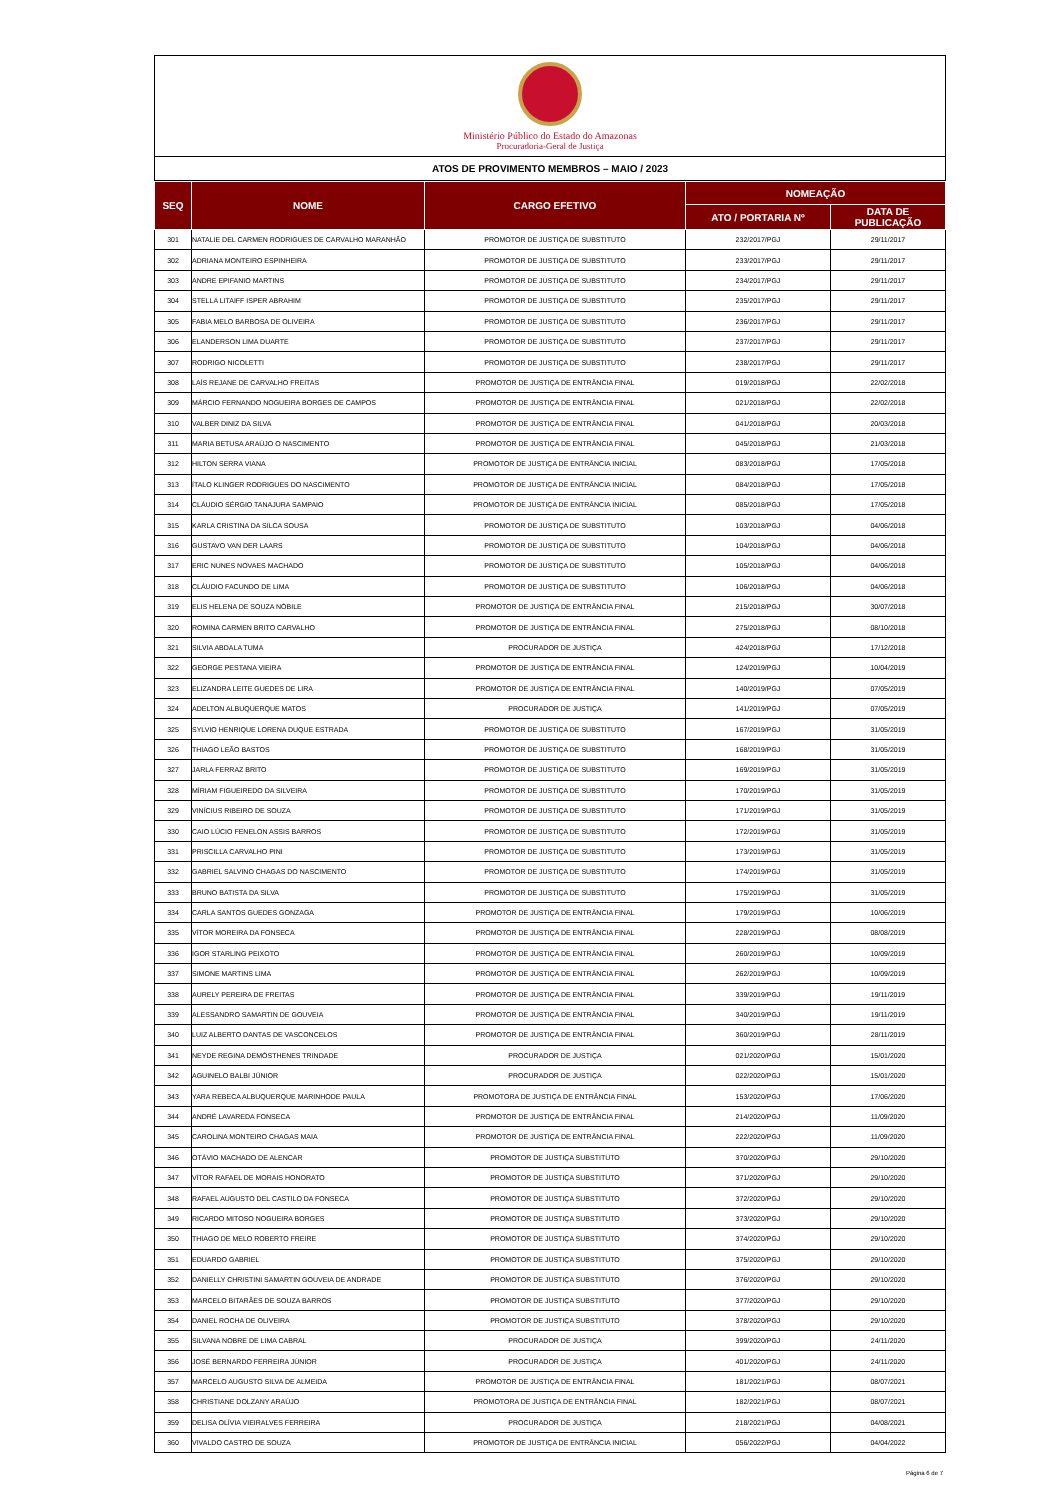Ministério Público do Estado do Amazonas
Procuradoria-Geral de Justiça
ATOS DE PROVIMENTO MEMBROS – MAIO / 2023
| SEQ | NOME | CARGO EFETIVO | NOMEAÇÃO | |
| --- | --- | --- | --- | --- |
| | | | ATO / PORTARIA Nº | DATA DE PUBLICAÇÃO |
| 301 | NATALIE DEL CARMEN RODRIGUES DE CARVALHO MARANHÃO | PROMOTOR DE JUSTIÇA DE SUBSTITUTO | 232/2017/PGJ | 29/11/2017 |
| 302 | ADRIANA MONTEIRO ESPINHEIRA | PROMOTOR DE JUSTIÇA DE SUBSTITUTO | 233/2017/PGJ | 29/11/2017 |
| 303 | ANDRE EPIFANIO MARTINS | PROMOTOR DE JUSTIÇA DE SUBSTITUTO | 234/2017/PGJ | 29/11/2017 |
| 304 | STELLA LITAIFF ISPER ABRAHIM | PROMOTOR DE JUSTIÇA DE SUBSTITUTO | 235/2017/PGJ | 29/11/2017 |
| 305 | FABIA MELO BARBOSA DE OLIVEIRA | PROMOTOR DE JUSTIÇA DE SUBSTITUTO | 236/2017/PGJ | 29/11/2017 |
| 306 | ELANDERSON LIMA DUARTE | PROMOTOR DE JUSTIÇA DE SUBSTITUTO | 237/2017/PGJ | 29/11/2017 |
| 307 | RODRIGO NICOLETTI | PROMOTOR DE JUSTIÇA DE SUBSTITUTO | 238/2017/PGJ | 29/11/2017 |
| 308 | LAÍS REJANE DE CARVALHO FREITAS | PROMOTOR DE JUSTIÇA DE ENTRÂNCIA FINAL | 019/2018/PGJ | 22/02/2018 |
| 309 | MÁRCIO FERNANDO NOGUEIRA BORGES DE CAMPOS | PROMOTOR DE JUSTIÇA DE ENTRÂNCIA FINAL | 021/2018/PGJ | 22/02/2018 |
| 310 | VALBER DINIZ DA SILVA | PROMOTOR DE JUSTIÇA DE ENTRÂNCIA FINAL | 041/2018/PGJ | 20/03/2018 |
| 311 | MARIA BETUSA ARAÚJO O NASCIMENTO | PROMOTOR DE JUSTIÇA DE ENTRÂNCIA FINAL | 045/2018/PGJ | 21/03/2018 |
| 312 | HILTON SERRA VIANA | PROMOTOR DE JUSTIÇA DE ENTRÂNCIA INICIAL | 083/2018/PGJ | 17/05/2018 |
| 313 | ÍTALO KLINGER RODRIGUES DO NASCIMENTO | PROMOTOR DE JUSTIÇA DE ENTRÂNCIA INICIAL | 084/2018/PGJ | 17/05/2018 |
| 314 | CLÁUDIO SÉRGIO TANAJURA SAMPAIO | PROMOTOR DE JUSTIÇA DE ENTRÂNCIA INICIAL | 085/2018/PGJ | 17/05/2018 |
| 315 | KARLA CRISTINA DA SILCA SOUSA | PROMOTOR DE JUSTIÇA DE SUBSTITUTO | 103/2018/PGJ | 04/06/2018 |
| 316 | GUSTAVO VAN DER LAARS | PROMOTOR DE JUSTIÇA DE SUBSTITUTO | 104/2018/PGJ | 04/06/2018 |
| 317 | ERIC NUNES NOVAES MACHADO | PROMOTOR DE JUSTIÇA DE SUBSTITUTO | 105/2018/PGJ | 04/06/2018 |
| 318 | CLÁUDIO FACUNDO DE LIMA | PROMOTOR DE JUSTIÇA DE SUBSTITUTO | 106/2018/PGJ | 04/06/2018 |
| 319 | ELIS HELENA DE SOUZA NÓBILE | PROMOTOR DE JUSTIÇA DE ENTRÂNCIA FINAL | 215/2018/PGJ | 30/07/2018 |
| 320 | ROMINA CARMEN BRITO CARVALHO | PROMOTOR DE JUSTIÇA DE ENTRÂNCIA FINAL | 275/2018/PGJ | 08/10/2018 |
| 321 | SILVIA ABDALA TUMA | PROCURADOR DE JUSTIÇA | 424/2018/PGJ | 17/12/2018 |
| 322 | GEORGE PESTANA VIEIRA | PROMOTOR DE JUSTIÇA DE ENTRÂNCIA FINAL | 124/2019/PGJ | 10/04/2019 |
| 323 | ELIZANDRA LEITE GUEDES DE LIRA | PROMOTOR DE JUSTIÇA DE ENTRÂNCIA FINAL | 140/2019/PGJ | 07/05/2019 |
| 324 | ADELTON ALBUQUERQUE MATOS | PROCURADOR DE JUSTIÇA | 141/2019/PGJ | 07/05/2019 |
| 325 | SYLVIO HENRIQUE LORENA DUQUE ESTRADA | PROMOTOR DE JUSTIÇA DE SUBSTITUTO | 167/2019/PGJ | 31/05/2019 |
| 326 | THIAGO LEÃO BASTOS | PROMOTOR DE JUSTIÇA DE SUBSTITUTO | 168/2019/PGJ | 31/05/2019 |
| 327 | JARLA FERRAZ BRITO | PROMOTOR DE JUSTIÇA DE SUBSTITUTO | 169/2019/PGJ | 31/05/2019 |
| 328 | MÍRIAM FIGUEIREDO DA SILVEIRA | PROMOTOR DE JUSTIÇA DE SUBSTITUTO | 170/2019/PGJ | 31/05/2019 |
| 329 | VINÍCIUS RIBEIRO DE SOUZA | PROMOTOR DE JUSTIÇA DE SUBSTITUTO | 171/2019/PGJ | 31/05/2019 |
| 330 | CAIO LÚCIO FENELON ASSIS BARROS | PROMOTOR DE JUSTIÇA DE SUBSTITUTO | 172/2019/PGJ | 31/05/2019 |
| 331 | PRISCILLA CARVALHO PINI | PROMOTOR DE JUSTIÇA DE SUBSTITUTO | 173/2019/PGJ | 31/05/2019 |
| 332 | GABRIEL SALVINO CHAGAS DO NASCIMENTO | PROMOTOR DE JUSTIÇA DE SUBSTITUTO | 174/2019/PGJ | 31/05/2019 |
| 333 | BRUNO BATISTA DA SILVA | PROMOTOR DE JUSTIÇA DE SUBSTITUTO | 175/2019/PGJ | 31/05/2019 |
| 334 | CARLA SANTOS GUEDES GONZAGA | PROMOTOR DE JUSTIÇA DE ENTRÂNCIA FINAL | 179/2019/PGJ | 10/06/2019 |
| 335 | VÍTOR MOREIRA DA FONSECA | PROMOTOR DE JUSTIÇA DE ENTRÂNCIA FINAL | 228/2019/PGJ | 08/08/2019 |
| 336 | IGOR STARLING PEIXOTO | PROMOTOR DE JUSTIÇA DE ENTRÂNCIA FINAL | 260/2019/PGJ | 10/09/2019 |
| 337 | SIMONE MARTINS LIMA | PROMOTOR DE JUSTIÇA DE ENTRÂNCIA FINAL | 262/2019/PGJ | 10/09/2019 |
| 338 | AURELY PEREIRA DE FREITAS | PROMOTOR DE JUSTIÇA DE ENTRÂNCIA FINAL | 339/2019/PGJ | 19/11/2019 |
| 339 | ALESSANDRO SAMARTIN DE GOUVEIA | PROMOTOR DE JUSTIÇA DE ENTRÂNCIA FINAL | 340/2019/PGJ | 19/11/2019 |
| 340 | LUIZ ALBERTO DANTAS DE VASCONCELOS | PROMOTOR DE JUSTIÇA DE ENTRÂNCIA FINAL | 360/2019/PGJ | 28/11/2019 |
| 341 | NEYDE REGINA DEMÓSTHENES TRINDADE | PROCURADOR DE JUSTIÇA | 021/2020/PGJ | 15/01/2020 |
| 342 | AGUINELO BALBI JÚNIOR | PROCURADOR DE JUSTIÇA | 022/2020/PGJ | 15/01/2020 |
| 343 | YARA REBECA ALBUQUERQUE MARINHODE PAULA | PROMOTORA DE JUSTIÇA DE ENTRÂNCIA FINAL | 153/2020/PGJ | 17/06/2020 |
| 344 | ANDRÉ LAVAREDA FONSECA | PROMOTOR DE JUSTIÇA DE ENTRÂNCIA FINAL | 214/2020/PGJ | 11/09/2020 |
| 345 | CAROLINA MONTEIRO CHAGAS MAIA | PROMOTOR DE JUSTIÇA DE ENTRÂNCIA FINAL | 222/2020/PGJ | 11/09/2020 |
| 346 | OTÁVIO MACHADO DE ALENCAR | PROMOTOR DE JUSTIÇA SUBSTITUTO | 370/2020/PGJ | 29/10/2020 |
| 347 | VÍTOR RAFAEL DE MORAIS HONORATO | PROMOTOR DE JUSTIÇA SUBSTITUTO | 371/2020/PGJ | 29/10/2020 |
| 348 | RAFAEL AUGUSTO DEL CASTILO DA FONSECA | PROMOTOR DE JUSTIÇA SUBSTITUTO | 372/2020/PGJ | 29/10/2020 |
| 349 | RICARDO MITOSO NOGUEIRA BORGES | PROMOTOR DE JUSTIÇA SUBSTITUTO | 373/2020/PGJ | 29/10/2020 |
| 350 | THIAGO DE MELO ROBERTO FREIRE | PROMOTOR DE JUSTIÇA SUBSTITUTO | 374/2020/PGJ | 29/10/2020 |
| 351 | EDUARDO GABRIEL | PROMOTOR DE JUSTIÇA SUBSTITUTO | 375/2020/PGJ | 29/10/2020 |
| 352 | DANIELLY CHRISTINI SAMARTIN GOUVEIA DE ANDRADE | PROMOTOR DE JUSTIÇA SUBSTITUTO | 376/2020/PGJ | 29/10/2020 |
| 353 | MARCELO BITARÃES DE SOUZA BARROS | PROMOTOR DE JUSTIÇA SUBSTITUTO | 377/2020/PGJ | 29/10/2020 |
| 354 | DANIEL ROCHA DE OLIVEIRA | PROMOTOR DE JUSTIÇA SUBSTITUTO | 378/2020/PGJ | 29/10/2020 |
| 355 | SILVANA NOBRE DE LIMA CABRAL | PROCURADOR DE JUSTIÇA | 399/2020/PGJ | 24/11/2020 |
| 356 | JOSÉ BERNARDO FERREIRA JÚNIOR | PROCURADOR DE JUSTIÇA | 401/2020/PGJ | 24/11/2020 |
| 357 | MARCELO AUGUSTO SILVA DE ALMEIDA | PROMOTOR DE JUSTIÇA DE ENTRÂNCIA FINAL | 181/2021/PGJ | 08/07/2021 |
| 358 | CHRISTIANE DOLZANY ARAÚJO | PROMOTORA DE JUSTIÇA DE ENTRÂNCIA FINAL | 182/2021/PGJ | 08/07/2021 |
| 359 | DELISA OLÍVIA VIEIRALVES FERREIRA | PROCURADOR DE JUSTIÇA | 218/2021/PGJ | 04/08/2021 |
| 360 | VIVALDO CASTRO DE SOUZA | PROMOTOR DE JUSTIÇA DE ENTRÂNCIA INICIAL | 056/2022/PGJ | 04/04/2022 |
Página 6 de 7